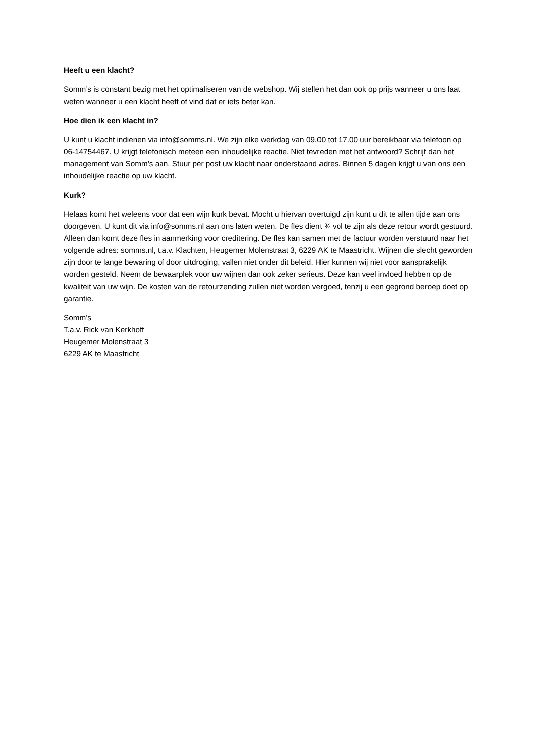Heeft u een klacht?
Somm’s is constant bezig met het optimaliseren van de webshop. Wij stellen het dan ook op prijs wanneer u ons laat weten wanneer u een klacht heeft of vind dat er iets beter kan.
Hoe dien ik een klacht in?
U kunt u klacht indienen via info@somms.nl. We zijn elke werkdag van 09.00 tot 17.00 uur bereikbaar via telefoon op 06-14754467. U krijgt telefonisch meteen een inhoudelijke reactie. Niet tevreden met het antwoord? Schrijf dan het management van Somm’s aan. Stuur per post uw klacht naar onderstaand adres. Binnen 5 dagen krijgt u van ons een inhoudelijke reactie op uw klacht.
Kurk?
Helaas komt het weleens voor dat een wijn kurk bevat. Mocht u hiervan overtuigd zijn kunt u dit te allen tijde aan ons doorgeven. U kunt dit via info@somms.nl aan ons laten weten. De fles dient ¾ vol te zijn als deze retour wordt gestuurd. Alleen dan komt deze fles in aanmerking voor creditering. De fles kan samen met de factuur worden verstuurd naar het volgende adres: somms.nl, t.a.v. Klachten, Heugemer Molenstraat 3, 6229 AK te Maastricht. Wijnen die slecht geworden zijn door te lange bewaring of door uitdroging, vallen niet onder dit beleid. Hier kunnen wij niet voor aansprakelijk worden gesteld. Neem de bewaarplek voor uw wijnen dan ook zeker serieus. Deze kan veel invloed hebben op de kwaliteit van uw wijn. De kosten van de retourzending zullen niet worden vergoed, tenzij u een gegrond beroep doet op garantie.
Somm’s
T.a.v. Rick van Kerkhoff
Heugemer Molenstraat 3
6229 AK te Maastricht